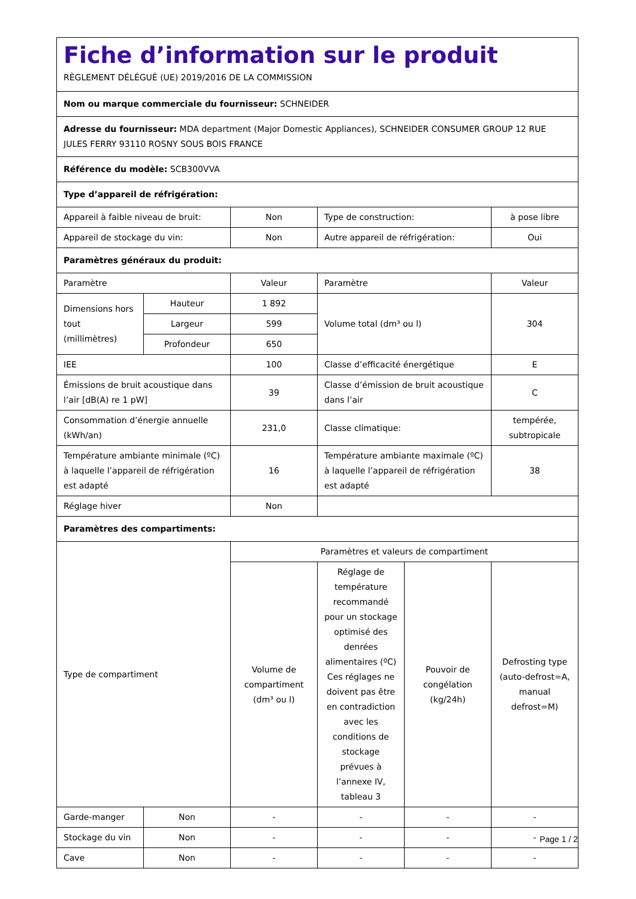| Fiche d’information sur le produit RÈGLEMENT DÉLÉGUÉ (UE) 2019/2016 DE LA COMMISSION | | | | | |
| Nom ou marque commerciale du fournisseur: SCHNEIDER | | | | | |
| Adresse du fournisseur: MDA department (Major Domestic Appliances), SCHNEIDER CONSUMER GROUP 12 RUE JULES FERRY 93110 ROSNY SOUS BOIS FRANCE | | | | | |
| Référence du modèle: SCB300VVA | | | | | |
| Type d’appareil de réfrigération: | | | | | |
| Appareil à faible niveau de bruit: | | Non | Type de construction: | | à pose libre |
| Appareil de stockage du vin: | | Non | Autre appareil de réfrigération: | | Oui |
| Paramètres généraux du produit: | | | | | |
| Paramètre | | Valeur | Paramètre | | Valeur |
| Dimensions hors tout (millimètres) | Hauteur | 1 892 | Volume total (dm³ ou l) | | 304 |
| | Largeur | 599 | | | |
| | Profondeur | 650 | | | |
| IEE | | 100 | Classe d’efficacité énergétique | | E |
| Émissions de bruit acoustique dans l’air [dB(A) re 1 pW] | | 39 | Classe d’émission de bruit acoustique dans l’air | | C |
| Consommation d’énergie annuelle (kWh/an) | | 231,0 | Classe climatique: | | tempérée, subtropicale |
| Température ambiante minimale (ºC) à laquelle l’appareil de réfrigération est adapté | | 16 | Température ambiante maximale (ºC) à laquelle l’appareil de réfrigération est adapté | | 38 |
| Réglage hiver | | Non | | | |
| Paramètres des compartiments: | | | | | |
| Type de compartiment | | Paramètres et valeurs de compartiment | | | |
| | | Volume de compartiment (dm³ ou l) | Réglage de température recommandé pour un stockage optimisé des denrées alimentaires (ºC) Ces réglages ne doivent pas être en contradiction avec les conditions de stockage prévues à l’annexe IV, tableau 3 | Pouvoir de congélation (kg/24h) | Defrosting type (auto-defrost=A, manual defrost=M) |
| Garde-manger | Non | - | - | - | - |
| Stockage du vin | Non | - | - | - | - |
| Cave | Non | - | - | - | - |
Page 1 / 2